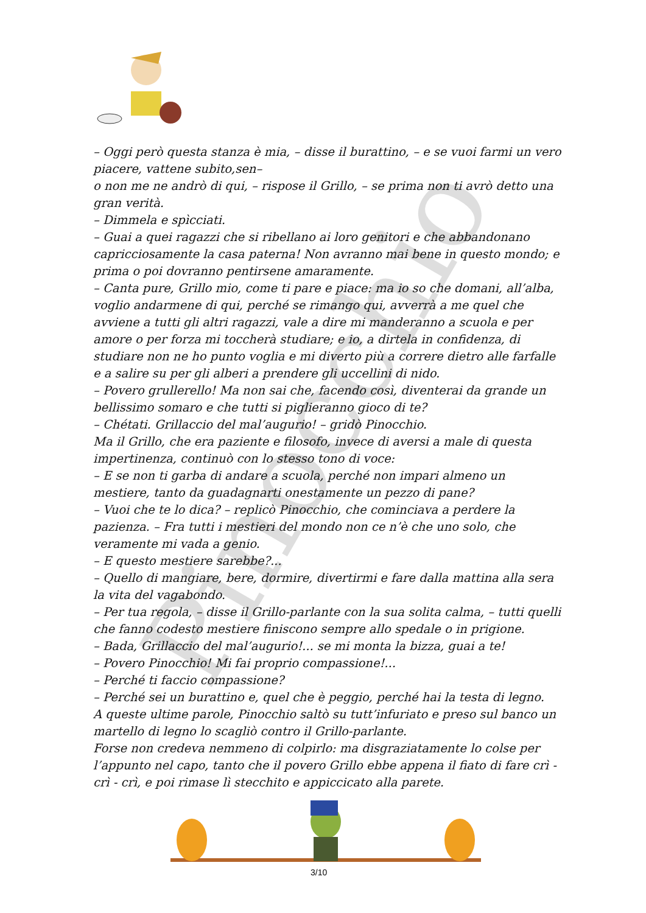Pinocchio
– Oggi però questa stanza è mia, – disse il burattino, – e se vuoi farmi un vero piacere, vattene subito,sen–
o non me ne andrò di qui, – rispose il Grillo, – se prima non ti avrò detto una gran verità.
– Dimmela e spìcciati.
– Guai a quei ragazzi che si ribellano ai loro genitori e che abbandonano capricciosamente la casa paterna! Non avranno mai bene in questo mondo; e prima o poi dovranno pentirsene amaramente.
– Canta pure, Grillo mio, come ti pare e piace: ma io so che domani, all’alba, voglio andarmene di qui, perché se rimango qui, avverrà a me quel che avviene a tutti gli altri ragazzi, vale a dire mi manderanno a scuola e per amore o per forza mi toccherà studiare; e io, a dirtela in confidenza, di studiare non ne ho punto voglia e mi diverto più a correre dietro alle farfalle e a salire su per gli alberi a prendere gli uccellini di nido.
– Povero grullerello! Ma non sai che, facendo così, diventerai da grande un bellissimo somaro e che tutti si piglieranno gioco di te?
– Chétati. Grillaccio del mal’augurio! – gridò Pinocchio.
Ma il Grillo, che era paziente e filosofo, invece di aversi a male di questa impertinenza, continuò con lo stesso tono di voce:
– E se non ti garba di andare a scuola, perché non impari almeno un mestiere, tanto da guadagnarti onestamente un pezzo di pane?
– Vuoi che te lo dica? – replicò Pinocchio, che cominciava a perdere la pazienza. – Fra tutti i mestieri del mondo non ce n’è che uno solo, che veramente mi vada a genio.
– E questo mestiere sarebbe?...
– Quello di mangiare, bere, dormire, divertirmi e fare dalla mattina alla sera la vita del vagabondo.
– Per tua regola, – disse il Grillo-parlante con la sua solita calma, – tutti quelli che fanno codesto mestiere finiscono sempre allo spedale o in prigione.
– Bada, Grillaccio del mal’augurio!... se mi monta la bizza, guai a te!
– Povero Pinocchio! Mi fai proprio compassione!...
– Perché ti faccio compassione?
– Perché sei un burattino e, quel che è peggio, perché hai la testa di legno.
A queste ultime parole, Pinocchio saltò su tutt’infuriato e preso sul banco un martello di legno lo scagliò contro il Grillo-parlante.
Forse non credeva nemmeno di colpirlo: ma disgraziatamente lo colse per l’appunto nel capo, tanto che il povero Grillo ebbe appena il fiato di fare crì - crì - crì, e poi rimase lì stecchito e appiccicato alla parete.
3/10